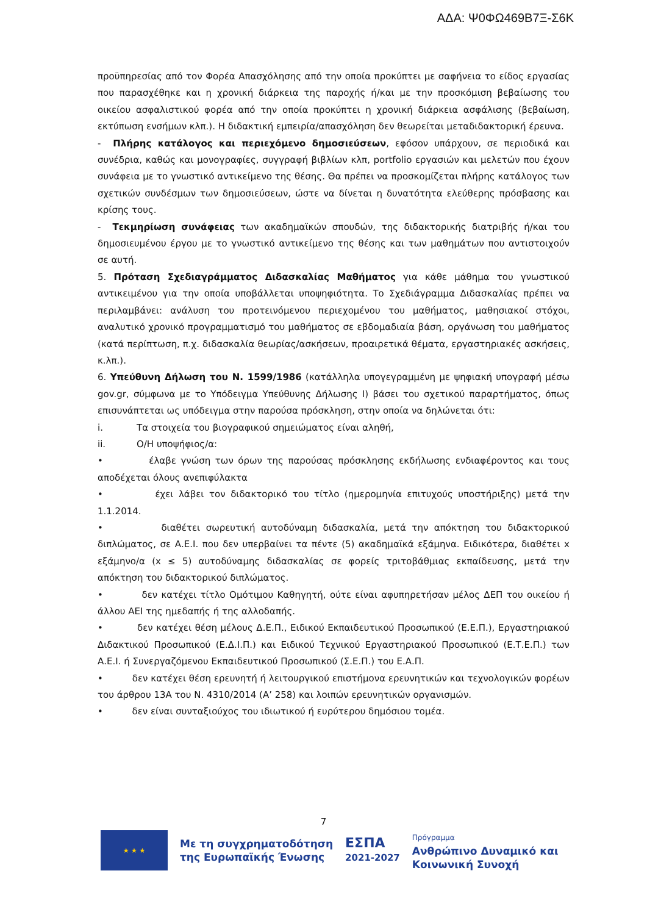ΑΔΑ: Ψ0ΦΩ469Β7Ξ-Σ6Κ
προϋπηρεσίας από τον Φορέα Απασχόλησης από την οποία προκύπτει με σαφήνεια το είδος εργασίας που παρασχέθηκε και η χρονική διάρκεια της παροχής ή/και με την προσκόμιση βεβαίωσης του οικείου ασφαλιστικού φορέα από την οποία προκύπτει η χρονική διάρκεια ασφάλισης (βεβαίωση, εκτύπωση ενσήμων κλπ.). Η διδακτική εμπειρία/απασχόληση δεν θεωρείται μεταδιδακτορική έρευνα.
- Πλήρης κατάλογος και περιεχόμενο δημοσιεύσεων, εφόσον υπάρχουν, σε περιοδικά και συνέδρια, καθώς και μονογραφίες, συγγραφή βιβλίων κλπ, portfolio εργασιών και μελετών που έχουν συνάφεια με το γνωστικό αντικείμενο της θέσης. Θα πρέπει να προσκομίζεται πλήρης κατάλογος των σχετικών συνδέσμων των δημοσιεύσεων, ώστε να δίνεται η δυνατότητα ελεύθερης πρόσβασης και κρίσης τους.
- Τεκμηρίωση συνάφειας των ακαδημαϊκών σπουδών, της διδακτορικής διατριβής ή/και του δημοσιευμένου έργου με το γνωστικό αντικείμενο της θέσης και των μαθημάτων που αντιστοιχούν σε αυτή.
5. Πρόταση Σχεδιαγράμματος Διδασκαλίας Μαθήματος για κάθε μάθημα του γνωστικού αντικειμένου για την οποία υποβάλλεται υποψηφιότητα. Το Σχεδιάγραμμα Διδασκαλίας πρέπει να περιλαμβάνει: ανάλυση του προτεινόμενου περιεχομένου του μαθήματος, μαθησιακοί στόχοι, αναλυτικό χρονικό προγραμματισμό του μαθήματος σε εβδομαδιαία βάση, οργάνωση του μαθήματος (κατά περίπτωση, π.χ. διδασκαλία θεωρίας/ασκήσεων, προαιρετικά θέματα, εργαστηριακές ασκήσεις, κ.λπ.).
6. Υπεύθυνη Δήλωση του Ν. 1599/1986 (κατάλληλα υπογεγραμμένη με ψηφιακή υπογραφή μέσω gov.gr, σύμφωνα με το Υπόδειγμα Υπεύθυνης Δήλωσης Ι) βάσει του σχετικού παραρτήματος, όπως επισυνάπτεται ως υπόδειγμα στην παρούσα πρόσκληση, στην οποία να δηλώνεται ότι:
i. Τα στοιχεία του βιογραφικού σημειώματος είναι αληθή,
ii. Ο/Η υποψήφιος/α:
• έλαβε γνώση των όρων της παρούσας πρόσκλησης εκδήλωσης ενδιαφέροντος και τους αποδέχεται όλους ανεπιφύλακτα
• έχει λάβει τον διδακτορικό του τίτλο (ημερομηνία επιτυχούς υποστήριξης) μετά την 1.1.2014.
• διαθέτει σωρευτική αυτοδύναμη διδασκαλία, μετά την απόκτηση του διδακτορικού διπλώματος, σε Α.Ε.Ι. που δεν υπερβαίνει τα πέντε (5) ακαδημαϊκά εξάμηνα. Ειδικότερα, διαθέτει x εξάμηνο/α (x ≤ 5) αυτοδύναμης διδασκαλίας σε φορείς τριτοβάθμιας εκπαίδευσης, μετά την απόκτηση του διδακτορικού διπλώματος.
• δεν κατέχει τίτλο Ομότιμου Καθηγητή, ούτε είναι αφυπηρετήσαν μέλος ΔΕΠ του οικείου ή άλλου ΑΕΙ της ημεδαπής ή της αλλοδαπής.
• δεν κατέχει θέση μέλους Δ.Ε.Π., Ειδικού Εκπαιδευτικού Προσωπικού (Ε.Ε.Π.), Εργαστηριακού Διδακτικού Προσωπικού (Ε.Δ.Ι.Π.) και Ειδικού Τεχνικού Εργαστηριακού Προσωπικού (Ε.Τ.Ε.Π.) των Α.Ε.Ι. ή Συνεργαζόμενου Εκπαιδευτικού Προσωπικού (Σ.Ε.Π.) του Ε.Α.Π.
• δεν κατέχει θέση ερευνητή ή λειτουργικού επιστήμονα ερευνητικών και τεχνολογικών φορέων του άρθρου 13Α του Ν. 4310/2014 (Α’ 258) και λοιπών ερευνητικών οργανισμών.
• δεν είναι συνταξιούχος του ιδιωτικού ή ευρύτερου δημόσιου τομέα.
7
★ ★ ★
Με τη συγχρηματοδότηση
της Ευρωπαϊκής Ένωσης
ΕΣΠΑ
2021-2027
Πρόγραμμα
Ανθρώπινο Δυναμικό και
Κοινωνική Συνοχή